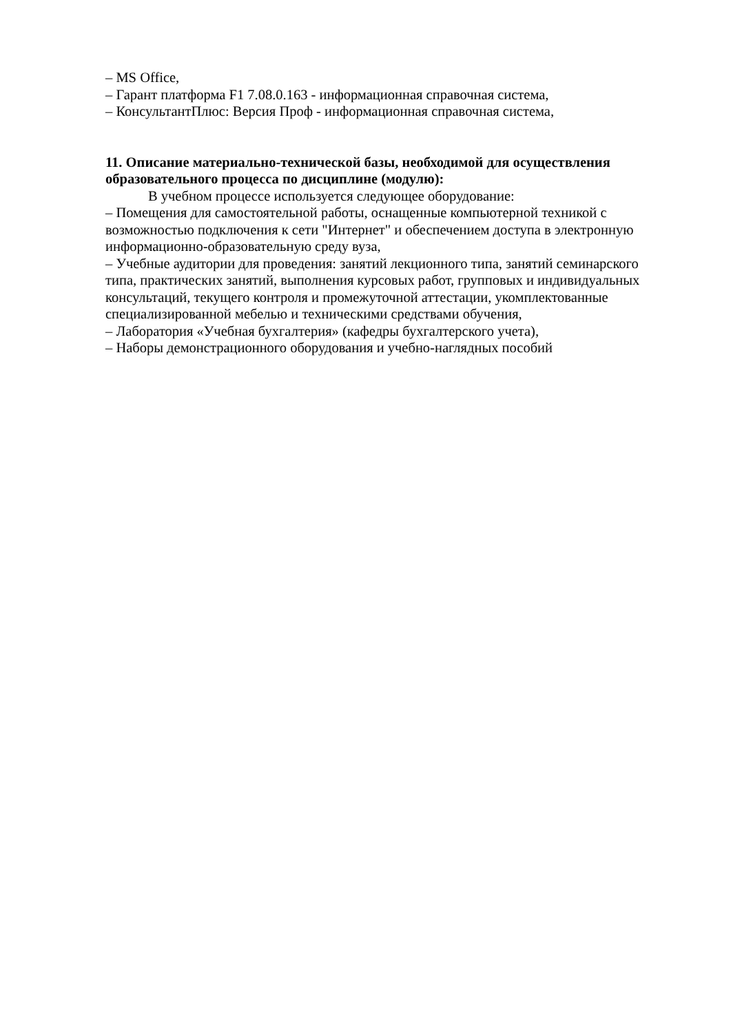– MS Office,
– Гарант платформа F1 7.08.0.163 - информационная справочная система,
– КонсультантПлюс: Версия Проф - информационная справочная система,
11. Описание материально-технической базы, необходимой для осуществления образовательного процесса по дисциплине (модулю):
В учебном процессе используется следующее оборудование:
– Помещения для самостоятельной работы, оснащенные компьютерной техникой с возможностью подключения к сети "Интернет" и обеспечением доступа в электронную информационно-образовательную среду вуза,
– Учебные аудитории для проведения: занятий лекционного типа, занятий семинарского типа, практических занятий, выполнения курсовых работ, групповых и индивидуальных консультаций, текущего контроля и промежуточной аттестации, укомплектованные специализированной мебелью и техническими средствами обучения,
– Лаборатория «Учебная бухгалтерия» (кафедры бухгалтерского учета),
– Наборы демонстрационного оборудования и учебно-наглядных пособий